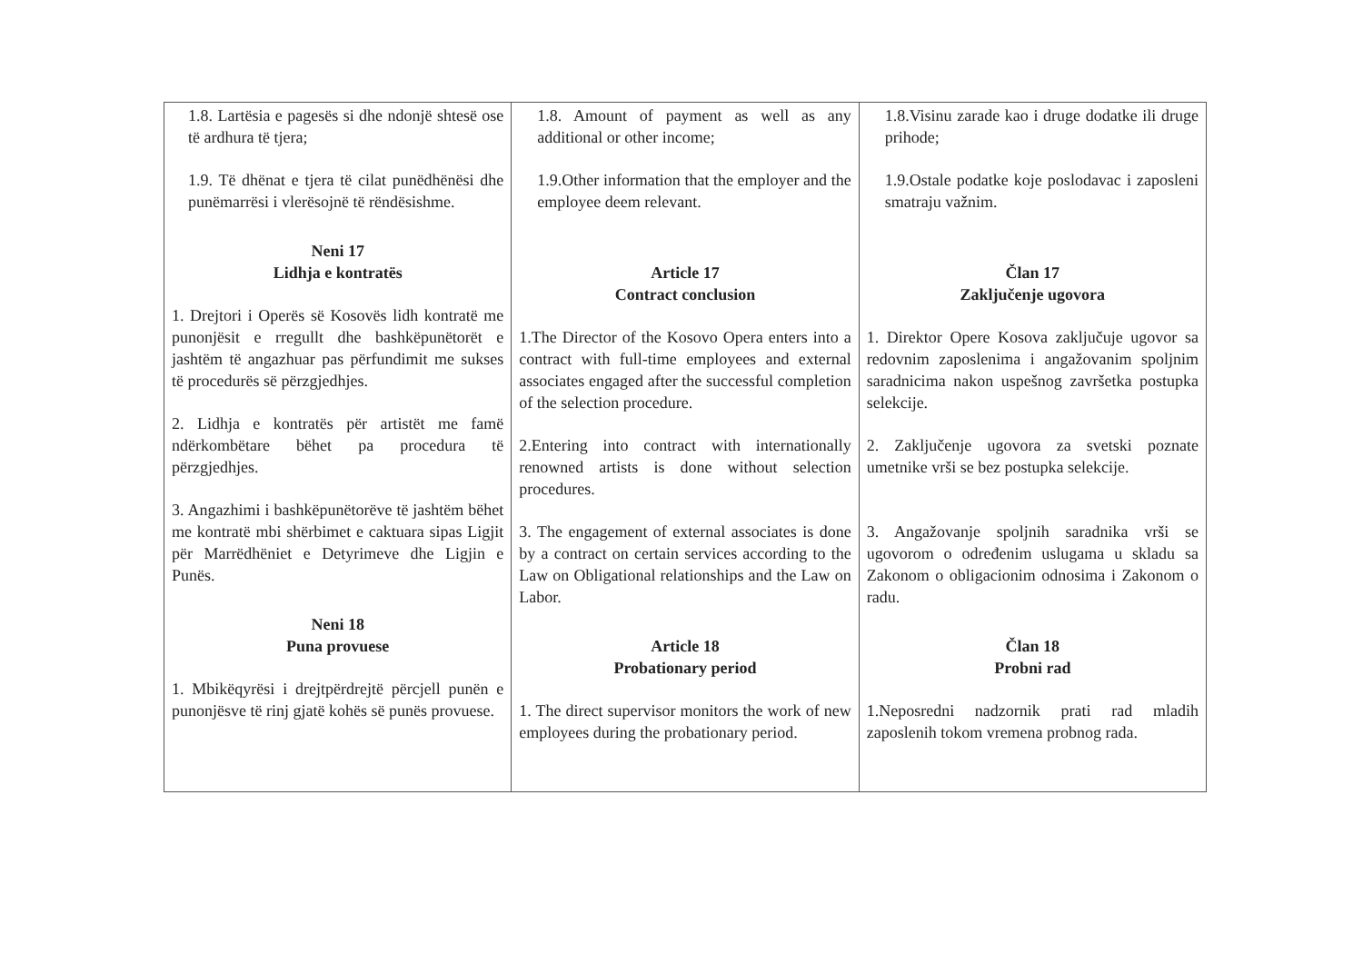| 1.8. Lartësia e pagesës si dhe ndonjë shtesë ose të ardhura të tjera; 1.9. Të dhënat e tjera të cilat punëdhënësi dhe punëmarrësi i vlerësojnë të rëndësishme. Neni 17 Lidhja e kontratës 1. Drejtori i Operës së Kosovës lidh kontratë me punonjësit e rregullt dhe bashkëpunëtorët e jashtëm të angazhuar pas përfundimit me sukses të procedurës së përzgjedhjes. 2. Lidhja e kontratës për artistët me famë ndërkombëtare bëhet pa procedura të përzgjedhjes. 3. Angazhimi i bashkëpunëtorëve të jashtëm bëhet me kontratë mbi shërbimet e caktuara sipas Ligjit për Marrëdhëniet e Detyrimeve dhe Ligjin e Punës. Neni 18 Puna provuese 1. Mbikëqyrësi i drejtpërdrejtë përcjell punën e punonjësve të rinj gjatë kohës së punës provuese. | 1.8. Amount of payment as well as any additional or other income; 1.9.Other information that the employer and the employee deem relevant. Article 17 Contract conclusion 1.The Director of the Kosovo Opera enters into a contract with full-time employees and external associates engaged after the successful completion of the selection procedure. 2.Entering into contract with internationally renowned artists is done without selection procedures. 3. The engagement of external associates is done by a contract on certain services according to the Law on Obligational relationships and the Law on Labor. Article 18 Probationary period 1. The direct supervisor monitors the work of new employees during the probationary period. | 1.8.Visinu zarade kao i druge dodatke ili druge prihode; 1.9.Ostale podatke koje poslodavac i zaposleni smatraju važnim. Član 17 Zaključenje ugovora 1. Direktor Opere Kosova zaključuje ugovor sa redovnim zaposlenima i angažovanim spoljnim saradnicima nakon uspešnog završetka postupka selekcije. 2. Zaključenje ugovora za svetski poznate umetnike vrši se bez postupka selekcije. 3. Angažovanje spoljnih saradnika vrši se ugovorom o određenim uslugama u skladu sa Zakonom o obligacionim odnosima i Zakonom o radu. Član 18 Probni rad 1.Neposredni nadzornik prati rad mladih zaposlenih tokom vremena probnog rada. |